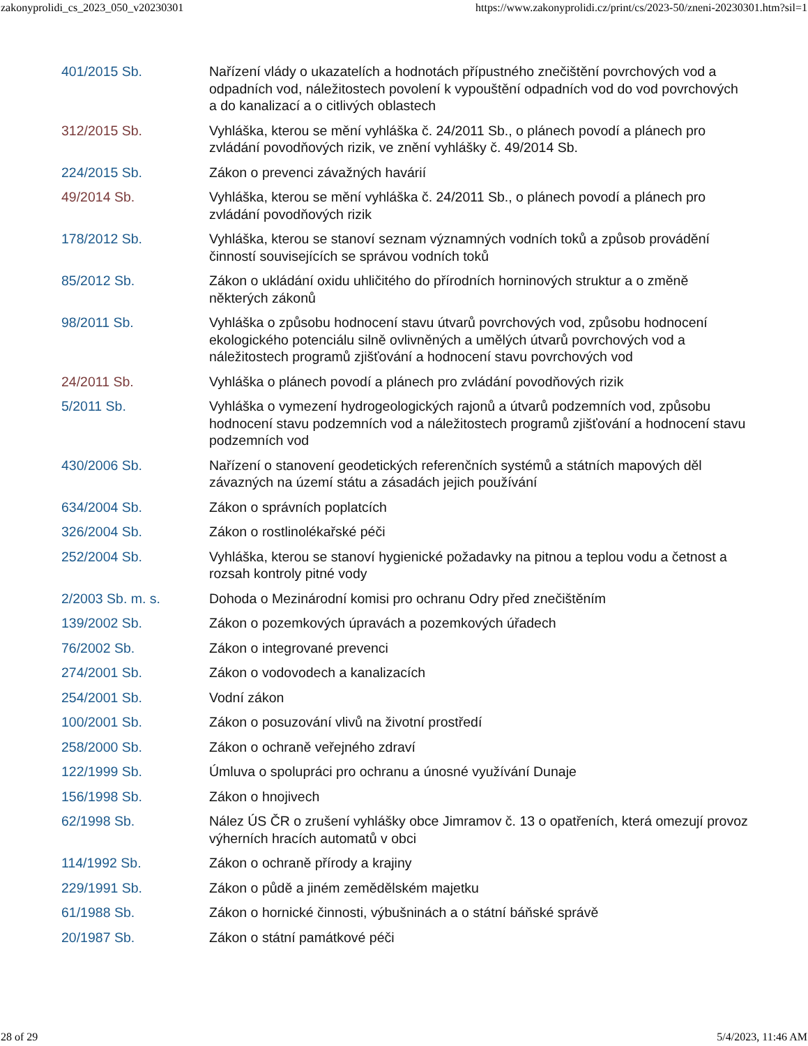zakonyprolidi_cs_2023_050_v20230301 https://www.zakonyprolidi.cz/print/cs/2023-50/zneni-20230301.htm?sil=1
| 401/2015 Sb. | Nařízení vlády o ukazatelích a hodnotách přípustného znečištění povrchových vod a odpadních vod, náležitostech povolení k vypouštění odpadních vod do vod povrchových a do kanalizací a o citlivých oblastech |
| 312/2015 Sb. | Vyhláška, kterou se mění vyhláška č. 24/2011 Sb., o plánech povodí a plánech pro zvládání povodňových rizik, ve znění vyhlášky č. 49/2014 Sb. |
| 224/2015 Sb. | Zákon o prevenci závažných havárií |
| 49/2014 Sb. | Vyhláška, kterou se mění vyhláška č. 24/2011 Sb., o plánech povodí a plánech pro zvládání povodňových rizik |
| 178/2012 Sb. | Vyhláška, kterou se stanoví seznam významných vodních toků a způsob provádění činností souvisejících se správou vodních toků |
| 85/2012 Sb. | Zákon o ukládání oxidu uhličitého do přírodních horninových struktur a o změně některých zákonů |
| 98/2011 Sb. | Vyhláška o způsobu hodnocení stavu útvarů povrchových vod, způsobu hodnocení ekologického potenciálu silně ovlivněných a umělých útvarů povrchových vod a náležitostech programů zjišťování a hodnocení stavu povrchových vod |
| 24/2011 Sb. | Vyhláška o plánech povodí a plánech pro zvládání povodňových rizik |
| 5/2011 Sb. | Vyhláška o vymezení hydrogeologických rajonů a útvarů podzemních vod, způsobu hodnocení stavu podzemních vod a náležitostech programů zjišťování a hodnocení stavu podzemních vod |
| 430/2006 Sb. | Nařízení o stanovení geodetických referenčních systémů a státních mapových děl závazných na území státu a zásadách jejich používání |
| 634/2004 Sb. | Zákon o správních poplatcích |
| 326/2004 Sb. | Zákon o rostlinolékařské péči |
| 252/2004 Sb. | Vyhláška, kterou se stanoví hygienické požadavky na pitnou a teplou vodu a četnost a rozsah kontroly pitné vody |
| 2/2003 Sb. m. s. | Dohoda o Mezinárodní komisi pro ochranu Odry před znečištěním |
| 139/2002 Sb. | Zákon o pozemkových úpravách a pozemkových úřadech |
| 76/2002 Sb. | Zákon o integrované prevenci |
| 274/2001 Sb. | Zákon o vodovodech a kanalizacích |
| 254/2001 Sb. | Vodní zákon |
| 100/2001 Sb. | Zákon o posuzování vlivů na životní prostředí |
| 258/2000 Sb. | Zákon o ochraně veřejného zdraví |
| 122/1999 Sb. | Úmluva o spolupráci pro ochranu a únosné využívání Dunaje |
| 156/1998 Sb. | Zákon o hnojivech |
| 62/1998 Sb. | Nález ÚS ČR o zrušení vyhlášky obce Jimramov č. 13 o opatřeních, která omezují provoz výherních hracích automatů v obci |
| 114/1992 Sb. | Zákon o ochraně přírody a krajiny |
| 229/1991 Sb. | Zákon o půdě a jiném zemědělském majetku |
| 61/1988 Sb. | Zákon o hornické činnosti, výbušninách a o státní báňské správě |
| 20/1987 Sb. | Zákon o státní památkové péči |
28 of 29 5/4/2023, 11:46 AM